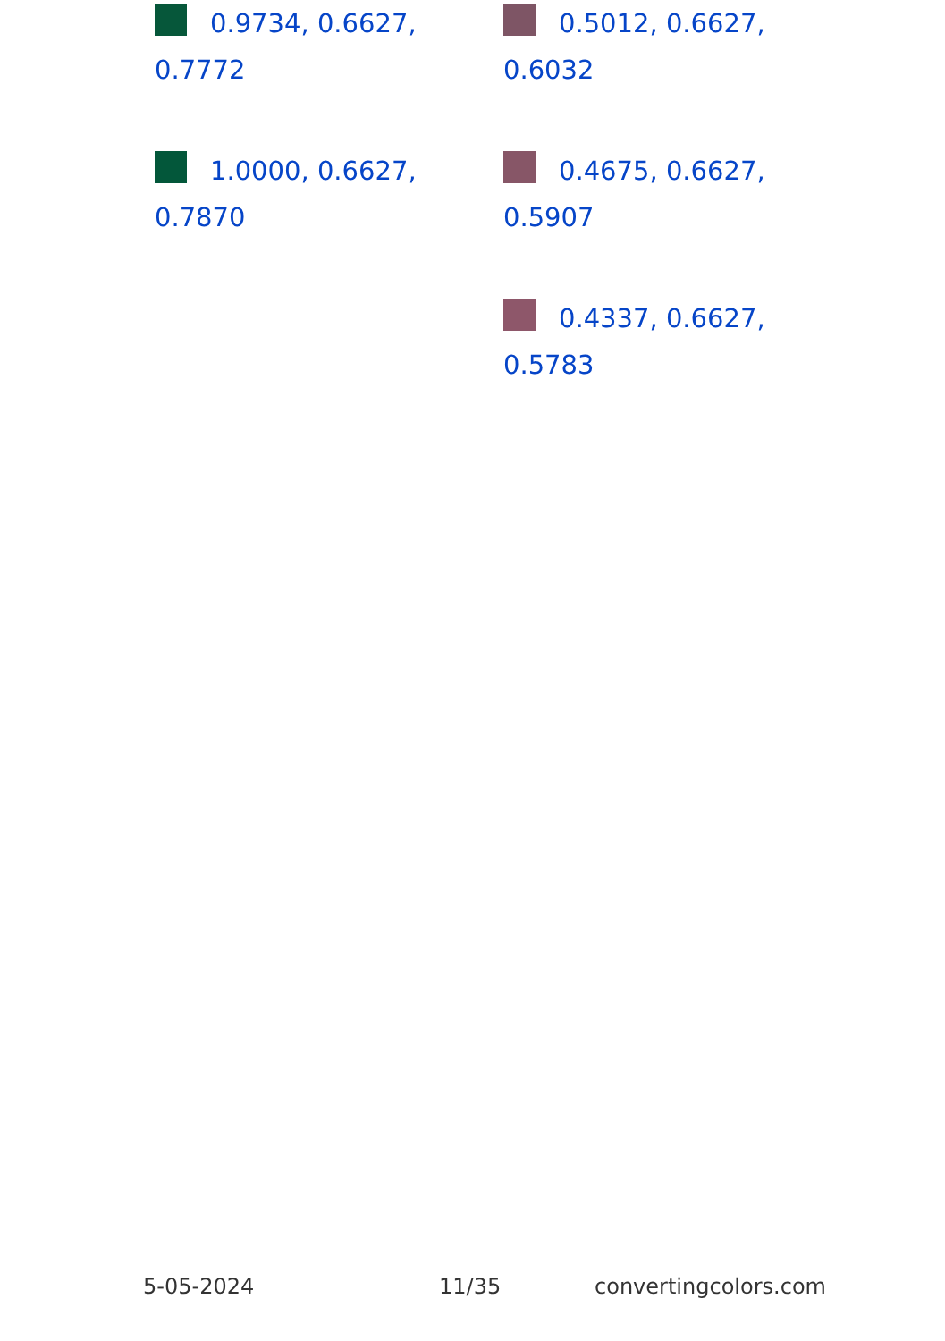0.9734, 0.6627, 0.7772
1.0000, 0.6627, 0.7870
0.5012, 0.6627, 0.6032
0.4675, 0.6627, 0.5907
0.4337, 0.6627, 0.5783
5-05-2024 11/35 convertingcolors.com